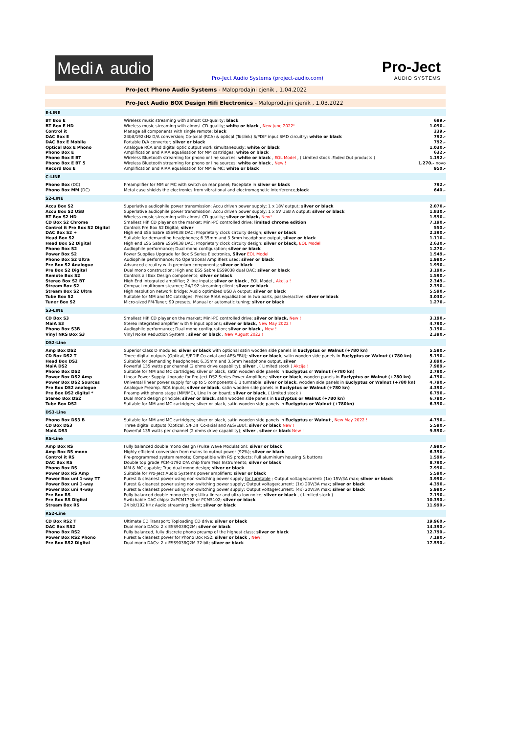Medi∧ audio
Pro-Ject Audio Systems (project-audio.com)
Pro-Ject
AUDIO SYSTEMS
Pro-Ject Phono Audio Systems - Maloprodajni cjenik , 1.04.2022
Pro-Ject Audio BOX Design Hifi Electronics - Maloprodajni cjenik , 1.03.2022
| E-LINE | | |
| BT Box E | Wireless music streaming with almost CD-quality; black | 699.- |
| BT Box E HD | Wireless music streaming with almost CD-quality; white or black , New June 2022! | 1.090.- |
| Control it | Manage all components with single remote; black | 239.- |
| DAC Box E | 24bit/192kHz D/A conversion; Co-axial (RCA) & optical (Toslink) S/PDIF input SMD circuitry; white or black | 792.- |
| DAC Box E Mobile | Portable D/A converter; silver or black | 792.- |
| Optical Box E Phono | Analogue RCA and digital optic output work simultaneously; white or black | 1.030.- |
| Phono Box E | Amplification and RIAA equalisation for MM cartridges; white or black | 632.- |
| Phono Box E BT | Wireless Bluetooth streaming for phono or line sources; white or black , EOL Model , ( Limited stock .Faded Out products ) | 1.192.- |
| Phono Box E BT 5 | Wireless Bluetooth streaming for phono or line sources; white or black , New ! | 1.270.- novo |
| Record Box E | Amplification and RIAA equalisation for MM & MC; white or black | 950.- |
| C-LINE | | |
| Phono Box (DC) | Preamplifier for MM or MC with switch on rear panel; Faceplate in silver or black | 792.- |
| Phono Box MM (DC) | Metal case shields the electronics from vibrational and electromagnetic interference; black | 640.- |
| S2-LINE | | |
| Accu Box S2 | Superlative audiophile power transmission; Accu driven power supply; 1 x 18V output; silver or black | 2.070.- |
| Accu Box S2 USB | Superlative audiophile power transmission; Accu driven power supply; 1 x 5V USB A output; silver or black | 1.830.- |
| BT Box S2 HD | Wireless music streaming with almost CD-quality; silver or black, New! | 1.590.- |
| CD Box S2 Chrome | Smallest Hifi CD player on the market; Mini-PC controlled drive; limited chrome edition | 7.190.- |
| Control it Pre Box S2 Digital | Controls Pre Box S2 Digital; silver | 550.- |
| DAC Box S2 + | High end ESS Sabre ESS9038 DAC; Proprietary clock circuity design; silver or black | 2.390.- |
| Head Box S2 | Suitable for demanding headphones; 6.35mm and 3.5mm headphone output, silver or black | 1.110.- |
| Head Box S2 Digital | High end ESS Sabre ESS9038 DAC; Proprietary clock circuity design; silver or black, EOL Model | 2.630.- |
| Phono Box S2 | Audiophile performance; Dual mono configuration; silver or black | 1.270.- |
| Power Box S2 | Power Supplies Upgrade for Box S Series Electronics, Silver EOL Model | 1.549.- |
| Phono Box S2 Ultra | Audiophile performance; No Operational Amplifiers used; silver or black | 1.990.- |
| Pre Box S2 Analogue | Advanced circuitry with premium components; silver or black | 1.990.- |
| Pre Box S2 Digital | Dual mono construction; High end ESS Sabre ESS9038 dual DAC; silver or black | 3.190.- |
| Remote Box S2 | Controls all Box Design components; silver or black | 1.590.- |
| Stereo Box S2 BT | High End integrated amplifier; 2 line inputs; silver or black , EOL Model , Akcija ! | 2.349.- |
| Stream Box S2 | Compact multiroom steamer; 24/192 streaming client; silver or black | 2.390.- |
| Stream Box S2 Ultra | High resolution network bridge; Audio optimized USB A output; silver or black | 5.590.- |
| Tube Box S2 | Suitable for MM and MC catridges; Precise RIAA equalisation in two parts, passive/active; silver or black | 3.030.- |
| Tuner Box S2 | Micro-sized FM-Tuner; 99 presets; Manual or automatic tuning; silver or black | 1.270.- |
| S3-LINE | | |
| CD Box S3 | Smallest Hifi CD player on the market; Mini-PC controlled drive; silver or black, New ! | 3.190.- |
| MaiA S3 | Stereo integrated amplifier with 9 input options; silver or black, New May 2022 ! | 4.790.- |
| Phono Box S3B | Audiophile performance; Dual mono configuration; silver or black , New ! | 3.190.- |
| Vinyl NRS Box S3 | Vinyl Noise Reduction System ; silver or black , New August 2022 ! | 2.390.- |
| DS2-Line | | |
| Amp Box DS2 | Superior Class D modules; silver or black with optional satin wooden side panels in Euclyptus or Walnut (+780 kn) | 5.590.- |
| CD Box DS2 T | Three digital outputs (Optical, S/PDIF Co-axial and AES/EBU); silver or black , satin wooden side panels in Euclyptus or Walnut (+780 kn) | 5.190.- |
| Head Box DS2 | Suitable for demanding headphones; 6.35mm and 3.5mm headphone output, silver | 3.890.- |
| MaiA DS2 | Powerful 135 watts per channel (2 ohms drive capability); silver , ( Limited stock ) Akcija ! | 7.989.- |
| Phono Box DS2 | Suitable for MM and MC cartridges; silver or black, satin wooden side panels in Euclyptus or Walnut (+780 kn) | 2.790.- |
| Power Box DS2 Amp | Linear Power Supply Upgrade for Pro-Ject DS2 Series Power Amplifiers; silver or black , wooden panels in Euclyptus or Walnut (+780 kn) | 4.790.- |
| Power Box DS2 Sources | Universal linear power supply for up to 5 components & 1 turntable; silver or black , wooden side panels in Euclyptus or Walnut (+780 kn) | 4.790.- |
| Pre Box DS2 analogue | Analogue Preamp. RCA inputs; silver or black , satin wooden side panels in Euclyptus or Walnut (+780 kn) | 4.390.- |
| Pre Box DS2 digital * | Preamp with phono stage (MM/MC), Line In on board; silver or black , ( Limited stock ) | 6.790.- |
| Stereo Box DS2 | Dual mono design principle; silver or black , satin wooden side panels in Euclyptus or Walnut (+780 kn) | 6.790.- |
| Tube Box DS2 | Suitable for MM and MC cartridges; silver or black, satin wooden side panels in Euclyptus or Walnut (+780kn) | 6.390.- |
| DS3-Line | | |
| Phono Box DS3 B | Suitable for MM and MC cartridges; silver or black, satin wooden side panels in Euclyptus or Walnut , New May 2022 ! | 4.790.- |
| CD Box DS3 | Three digital outputs (Optical, S/PDIF Co-axial and AES/EBU); silver or black New ! | 5.590.- |
| MaiA DS3 | Powerful 135 watts per channel (2 ohms drive capability); silver , silver or black New ! | 9.590.- |
| RS-Line | | |
| Amp Box RS | Fully balanced double mono design (Pulse Wave Modulation); silver or black | 7.990.- |
| Amp Box RS mono | Highly efficient conversion from mains to output power (92%); silver or black | 6.390.- |
| Control it RS | Pre-programmed system remote; Compatible with RS products; Full aluminium housing & buttons | 1.590.- |
| DAC Box RS | Double top grade PCM-1792 D/A chip from Teas Instruments; silver or black | 8.790.- |
| Phono Box RS | MM & MC capable; True dual mono design; silver or black | 7.990.- |
| Power Box RS Amp | Suitable for Pro-Ject Audio Systems power amplifiers; silver or black | 5.590.- |
| Power Box uni 1-way TT | Purest & cleanest power using non-switching power supply for turntable ; Output voltage/current: (1x) 15V/3A max; silver or black | 3.990.- |
| Power Box uni 1-way | Purest & cleanest power using non-switching power supply; Output voltage/current: (1x) 20V/3A max; silver or black | 4.390.- |
| Power Box uni 4-way | Purest & cleanest power using non-switching power supply; Output voltage/current: (4x) 20V/3A max; silver or black | 5.990.- |
| Pre Box RS | Fully balanced double mono design; Ultra-linear and ultra low noice; silver or black , ( Limited stock ) | 7.190.- |
| Pre Box RS Digital | Switchable DAC chips: 2xPCM1792 or PCM5102; silver or black | 10.390.- |
| Stream Box RS | 24 bit/192 kHz Audio streaming client; silver or black | 11.990.- |
| RS2-Line | | |
| CD Box RS2 T | Ultimate CD Transport; Toploading CD drive; silver or black | 19.960.- |
| DAC Box RS2 | Dual mono DACs: 2 x ESS9038Q2M; silver or black | 14.390.- |
| Phono Box RS2 | Fully balanced, fully discrete phono preamp of the highest class; silver or black | 12.790.- |
| Power Box RS2 Phono | Purest & cleanest power for Phono Box RS2; silver or black , New! | 7.190.- |
| Pre Box RS2 Digital | Dual mono DACs: 2 x ESS9038Q2M 32-bit; silver or black | 17.590.- |